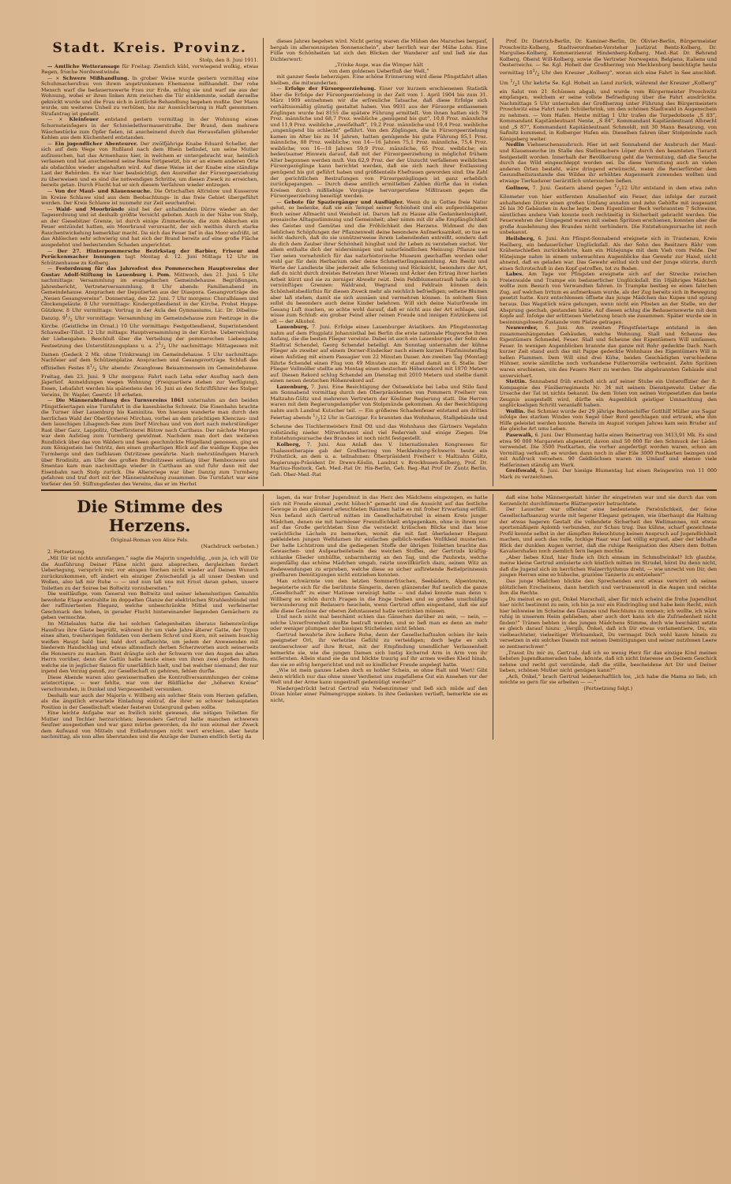Stadt. Kreis. Provinz.
Stolp, den 8. Juni 1911.
— Amtliche Wetteransage für Freitag: Ziemlich kühl, vorwiegend wolkig, etwas Regen, frische Nordwestwinde.
— × Schwere Mißhandlung. In grober Weise wurde gestern vormittag eine Schuhmachersfrau von ihrem angetrunkenen Ehemanne mißhandelt. Der rohe Mensch warf die bedauernswerte Frau zur Erde, schlug sie und warf sie aus der Wohnung, wobei er ihren linken Arm zwischen die Tür einklemmte, sodaß derselbe geknickt wurde und die Frau sich in ärztliche Behandlung begeben mußte. Der Mann wurde, um weiteres Unheil zu verhüten, bis zur Ausnüchterung in Haft genommen. Strafantrag ist gestellt.
— × Kleinfeuer entstand gestern vormittag in der Wohnung eines Schornsteinfegers in der Schmiedethormauerstraße. Der Brand, dem mehrere Wäschestücke zum Opfer fielen, ist anscheinend durch das Herausfallen glühender Kohlen aus dem Küchenherd entstanden.
— Ein jugendlicher Abenteurer. Der zwölfjährige Knabe Eduard Scheller, der sich auf dem Wege von Rußland nach dem Rhein befindet, um seine Mutter aufzusuchen, hat das Armenhaus hier, in welchem er untergebracht war, heimlich verlassen und hat anscheinend seine Reise fortgesetzt, bis er an einem anderen Orte als obdachlos wieder angehalten wird. Auf diese Weise ist der Knabe eine ständige Last der Behörden. Es war hier beabsichtigt, den Ausreißer der Fürsorgeerziehung zu überweisen und es sind die notwendigen Schritte, um diesen Zweck zu erreichen, bereits getan. Durch Flucht hat er sich diesem Verfahren wieder entzogen.
— Von der Maul- und Klauenseuche. Die Ortschaften Altristow und Kusserow im Kreise Schlawe sind aus dem Beobachtungs- in das freie Gebiet übergeführt worden. Der Kreis Schlawe ist nunmehr zur Zeit seuchenfrei.
— Wald- und Moorbrände sind bei der anhaltenden Dürre wieder an der Tagesordnung und ist deshalb größte Vorsicht geboten. Auch in der Nähe von Stolp, an der Giesebitzer Grenze, ist durch einige Zimmerleute, die zum Abkochen ein Feuer entzündet hatten, ein Moorbrand verursacht, der sich weithin durch starke Rauchentwickelung bemerkbar macht. Da sich das Feuer tief in das Moor einfrißt, ist das Ablöschen sehr schwierig und hat sich der Brand bereits auf eine große Fläche ausgedehnt und bedeutenden Schaden angerichtet.
— Der 27. Hinterpommersche Bezirkstag der Barbier, Friseur und Perückenmacher Innungen tagt Montag d. 12. Juni Mittags 12 Uhr im Schützenhause zu Kolberg.
— Festordnung für das Jahresfest des Pommerschen Hauptvereins der Gustav Adolf-Stiftung in Lauenburg i. Pom. Mittwoch, den 21. Juni. 5 Uhr nachmittags: Versammlung im evangelischen Gemeindehause. Begrüßungen, Jahresbericht, Vertreterversammlung. 8 Uhr abends: Familienabend im Gemeindehause. Ansprachen der Deputierten aus der Diaspora. Gesangvorträge des „Neuen Gesangvereins“. Donnerstag, den 22. Juni. 7 Uhr morgens: Choralblasen und Glockengeläute. 8 Uhr vormittags: Kindergottesdienst in der Kirche, Probst Hoppe-Gützkow. 8 Uhr vormittags: Vortrag in der Aula des Gymnasiums, Lic. Dr. Dibelius-Danzig. 91/2 Uhr vormittags: Versammlung im Gemeindehause zum Festzuge in die Kirche. (Geistliche im Ornat.) 10 Uhr vormittags: Festgottesdienst, Superintendent Schawaller-Tilsit. 12 Uhr mittags: Hauptversammlung in der Kirche. Ueberreichung der Liebesgaben. Beschluß über die Verteilung der pommerschen Liebesgabe. Festsetzung des Unterstützungsplans u. a. 21/2 Uhr nachmittags: Mittagessen mit Damen (Gedeck 2 Mk. ohne Trinkzwang) im Gemeindehause. 5 Uhr nachmittags: Nachfeier auf dem Schützenplatze. Ansprachen und Gesangsvorträge. Schluß des offiziellen Festes 81/2 Uhr abends: Zwangloses Beisammensein im Gemeindehause. Freitag, den 23. Juni. 9 Uhr morgens: Fahrt nach Leba oder Ausflug nach dem Jägerhof. Anmeldungen wegen Wohnung (Freiquartiere stehen zur Verfügung), Essen, Lebafahrt werden bis spätestens den 16. Juni an den Schriftführer des Stolper Vereins, Dr. Wapler, Geerstr. 10 erbeten.
— Die Männerabteilung des Turnvereins 1861 unternahm an den beiden Pfingstfeiertagen eine Turnfahrt in die kassubische Schweiz. Die Eisenbahn brachte die Turner über Lauenburg bis Kaminitza. Von hieraus wanderte man durch den herrlichen Wald der Oberförsterei Mirchau, vorbei an dem prächtigen Klenczau- und dem lauschigen Libagosch-See zum Dorf Mirchau und von dort nach mehrstündiger Rast über Garz, Lappolitz, Oberförsterei Bütow nach Carthaus. Der nächste Morgen war dem Aufstieg zum Turmberg gewidmet. Nachdem man dort den weiteren Rundblick über das von Wäldern und Seen geschmückte Hügelland genossen, ging es zum Königsstein bei Ostritz, den einen großartigen Blick auf die waldige Kuppe des Turmbergs und den tiefblauen Ostritzsee gewährte. Nach mehrstündigem Marsch über Brodinitz, am Ufer des großen Brodnitzsees entlang über Remboczewo und Smentau kam man nachmittags wieder in Carthaus an und fuhr dann mit der Eisenbahn nach Stolp zurück. Die Altersriege war über Danzig zum Turmberg gefahren und traf dort mit der Männerabteilung zusammen. Die Turnfahrt war eine Vorfeier des 50. Stiftungsfestes des Vereins, das er im Herbst
dieses Jahres begehen wird. Nicht gering waren die Mühen des Marsches bergauf, bergab im allersonnigsten Sonnenschein“, aber herrlich war der Mühe Lohn. Eine Fülle von Schönheiten tat sich den Blicken der Wanderer auf und ließ sie das Dichterwort:
„Trinke Auge, was die Wimper hält
von dem goldenen Ueberfluß der Welt,“
mit ganzer Seele beherzigen. Eine schöne Erinnerung wird diese Pfingstfahrt allen bleiben, die mitwanderten.
— Erfolge der Fürsorgeerziehung. Einer vor kurzem erschienenen Statistik über die Erfolge der Fürsorgeerziehung in der Zeit vom 1. April 1904 bis zum 31. März 1909 entnehmen wir die erfreuliche Tatsache, daß diese Erfolge sich verhältnismäßig günstig gestaltet haben. Von 9931 aus der Fürsorge entlassenen Zöglingen wurde bei 8155 die spätere Führung ermittelt. Von ihnen hatten sich 79 Proz. männliche und 68,7 Proz. weibliche „genügend bis gut“, 10,8 Proz. männliche und 11,9 Proz. weibliche „zweifelhaft“, 19,2 Proz. männliche und 19,4 Proz. weibliche „ungenügend bis schlecht“ geführt. Von den Zöglingen, die in Fürsorgeerziehung kamen im Alter bis zu 14 Jahren, hatten genügende bis gute Führung 85,1 Proz. männliche, 88 Proz. weibliche; von 14—16 Jahren 75,1 Proz. männliche, 75,4 Proz. weibliche; von 16—18 Jahren 59,9 Proz. männliche, 65 Proz. weibliche; ein bedeutsamer Hinweis darauf, daß mit der Fürsorgeerziehung in möglichst frühem Alter begonnen werden muß. Von 62,9 Proz. der der Unzucht verfallenen weiblichen Fürsorgezöglinge kann berichtet werden, daß sie sich nach ihrer Entlassung genügend bis gut geführt haben und größtenteils Ehefrauen geworden sind. Die Zahl der gerichtlichen Bestrafungen von Fürsorgezöglingen ist ganz erheblich zurückgegangen. — Durch diese amtlich ermittelten Zahlen dürfte das in vielen Kreisen durch mißliebige Vorgänge hervorgerufene Mißtrauen gegen die Fürsorgeerziehung beseitigt werden.
— Gebote für Spaziergänger und Ausflügler. Wenn du in Gottes freie Natur gehst, so bedenke, daß sie ein Tempel seiner Schönheit und ein aufgeschlagenes Buch seiner Allmacht und Weisheit ist. Darum laß zu Hause alle Gedankenlosigkeit, prosaische Alltagsstimmung und Gemeinheit; aber nimm mit dir alle Empfänglichkeit des Geistes und Gemütes und die Fröhlichkeit des Herzens. Widmest du den lieblichen Schöpfungen der Pflanzenwelt deine besondere Aufmerksamkeit, so tue es nicht dadurch, daß du sie unnützerweise ihrem Lebensboden entreißt, sondern daß du dich dem Zauber ihrer Schönheit hingibst und ihr Leben zu verstehen suchst. Vor allem enthalte dich der widersinnigen und naturfeindlichen Meinung: Pflanze und Tier seien vornehmlich für das naturhistorische Museum geschaffen worden oder wohl gar für dein Herbarium oder deine Schmetterlingssammlung. Am Besitz und Werte der Landleute übe jederzeit alle Schonung und Rücksicht, besonders der Art, daß du nicht durch dreistes Betreten ihrer Wiesen und Äcker den Ertrag ihrer harten Arbeit kürzt und sie zu zorniger Abwehr reizt. Dein Feldblumenstrauß halte sich in vernünftigen Grenzen: Waldrand, Wegrand und Feldrain können dein Schönheitsbedürfnis für diesen Zweck mehr als reichlich befriedigen; seltene Blumen aber laß stehen, damit sie sich aussäen und vermehren können. In solchem Sinn sollst du besonders auch deine Kinder belehren. Will sich deine Naturfreude im Gesang Luft machen, so achte wohl darauf, daß er nicht aus der Art schlage, und wisse zum Schluß: ein grober Feind aller reinen Freude und innigen Entzückens ist oft — der Alkohol.
Lauenburg, 7. Juni. Erfolge eines Lauenburger Aviatikers. Am Pfingstsonntag nahm auf dem Flugplatz Johannisthal bei Berlin die erste nationale Flugwoche ihren Anfang, die die besten Flieger vereinte. Dabei ist auch ein Lauenburger, der Sohn des Stadtrat Schendel, Georg Schendel beteiligt. Am Sonntag unternahm der kühne Flieger als zweiter auf einem Dorner-Eindecker nach einem kurzen Fünfminutenflug einen Aufstieg mit einem Passagier von 22 Minuten Dauer. Am zweiten Tag (Montag) führte Schendel einen Flug von 49 Minuten aus. Er stand damit an 6. Stelle. Der Flieger Vollmöller stellte am Montag einen deutschen Höhenrekord mit 1870 Metern auf. Diesen Rekord schlug Schendel am Dienstag mit 2010 Metern und stellte damit einen neuen deutschen Höhenrekord auf.
Lauenburg, 7. Juni. Eine Besichtigung der Ostseeküste bei Leba und Stilo fand am Sonnabend vormittag durch den Oberpräsidenten von Pommern Freiherr von Maltzahn-Gültz und mehreren Vertretern der Kösliner Regierung statt. Die Herren waren mit dem Regierungsdampfer von Stolpmünde gekommen. An der Besichtigung nahm auch Landrat Kutscher teil. — Ein größeres Schadenfeuer entstand am dritten Feiertag abends 1/212 Uhr in Garzigar. Es brannten das Wohnhaus, Stallgebäude und Scheune des Tischlermeisters Emil Ott und das Wohnhaus des Gärtners Vegelahn vollständig nieder. Mitverbrannt sind viel Federvieh und einige Ziegen. Die Entstehungsursache des Brandes ist noch nicht festgestellt.
Kolberg, 7. Juni. Aus Anlaß des V. Internationalen Kongresses für Thalassotherapie gab der Großherzog von Mecklenburg-Schwerin heute ein Frühstück, an dem u. a. teilnahmen: Oberpräsident Freiherr v. Maltzahn Gültz, Regierungs-Präsident Dr. Drews-Köslin, Landrat v. Brockhusen-Kolberg, Prof. Dr. Martius-Rostock, Geh. Med.-Rat Dr. His-Berlin, Geh. Reg.-Rat Prof Dr. Zuntz Berlin, Geh. Ober-Med.-Rat
Prof. Dr. Dietrich-Berlin, Dr. Kaminer-Berlin, Dr. Olivier-Berlin, Bürgermeister Proschwitz-Kolberg, Stadtverordneten-Vorsteher Justizrat Bentz-Kolberg, Dr. Margulies-Kolberg, Kommerzienrat Hindenberg-Kolberg, Med.-Rat Dr. Behrend Kolberg, Oberst Will-Kolberg, sowie die Vertreter Norwegens, Belgiens, Italiens und Oesterreichs. — Se. Kgl. Hoheit der Großherzog von Mecklenburg besichtigte heute vormittag 101/2 Uhr den Kreuzer „Kolberg“, woran sich eine Fahrt in See anschloß. Um 1/21 Uhr kehrte Se. Kgl. Hoheit an Land zurück, während der Kreuzer „Kolberg“ ein Salut von 21 Schüssen abgab, und wurde vom Bürgermeister Proschwitz empfangen, welchem er seine vollste Befriedigung über die Fahrt ausdrückte. Nachmittags 5 Uhr unternahm der Großherzog unter Führung des Bürgermeisters Proschwitz eine Fahrt nach Schülerbrink, um den schönen Stadtwald in Augenschein zu nehmen. — Vom Hafen. Heute mittag 1 Uhr trafen die Torpedoboote „S 83“, Kommandant Kapitänleutnant Nente, „S 84“, Kommandant Kapitänleutnant Albrecht und „S 87“, Kommandant Kapitänleutnant Schmoldt, mit 30 Mann Besatzung, von Saßnitz kommend, in Kolberger Hafen ein. Dieselben fahren über Stolpmünde nach Königsberg weiter.
Nedlin Viehseuchenausbruch. Hier ist seit Sonnabend der Ausbruch der Maul- und Klauenseuche im Stalle des Stellmachers Löper durch den beamteten Tierarzt festgestellt worden. Innerhalb der Bevölkerung geht die Vermutung, daß die Seuche durch das Wild eingeschleppt worden sei. Da diese Vermutung auch an vielen anderen Orten besteht, wäre dringend erwünscht, wenn die Revierförster dem Gesundheitszustande des Wildes ihr erhöhtes Augenmerk zuwenden wollten und etwaige Tierkadaver tierärztlich untersuchen ließen.
Gollnow, 7. Juni. Gestern abend gegen 1/212 Uhr entstand in dem etwa zehn Kilometer von hier entfernten Amalienhof ein Feuer, das infolge der zurzeit anhaltenden Dürre einen großen Umfang annahm und zehn Gehöfte mit insgesamt 26 bis 30 Gebäuden in Asche legte. Dem Eigentümer Beck verbrannten 7 Schweine, sämtliches andere Vieh konnte noch rechtzeitig in Sicherheit gebracht werden. Die Feuerwehren der Umgegend waren mit sieben Spritzen erschienen, konnten aber die große Ausdehnung des Brandes nicht verhindern. Die Entstehungsursache ist noch unbekannt.
Heilsberg, 6. Juni. Am Pfingst-Sonnabend ereignete sich in Trautenau, Kreis Heilberg, ein bedauerlicher Unglücksfall. Als der Sohn des Besitzers Bähr vom Krähenschießen zurückkehrte, kam ein Hütejunge mit dem Vieh vom Felde. Der Hütejunge nahm in einem unbewachten Augenblicke das Gewehr zur Hand, nicht ahnend, daß es geladen war. Das Gewehr entlud sich und der Junge stürzte, durch einen Schrotschuß in den Kopf getroffen, tot zu Boden.
Labes. Am Tage vor Pfingsten ereignete sich auf der Strecke zwischen Freienwalde und Trampe ein bedauerlicher Unglücksfall. Ein 18jähriges Mädchen wollte zum Besuch von Verwandten fahren. In Trampke bestieg es einen falschen Zug, auf welchen Irrtum es aufmerksam wurde, als der Zug bereits sich in Bewegung gesetzt hatte. Kurz entschlossen öffnete das junge Mädchen das Kupee und sprang heraus. Das Wagstück wäre gelungen, wenn nicht ein Pfosten an der Stelle, wo der Absprung geschah, gestanden hätte. Auf diesen schlug die Bedauernswerte mit dem Kopfe auf. Infolge der erlittenen Verletzung brach sie zusammen. Später wurde sie in besinnungslosem Zustande vom Platze getragen.
Neuwerder, 6. Juni. Am zweiten Pfingstfeiertage entstand in den zusammenhängenden Gebäuden, welche Wohnung, Stall und Scheune des Eigentümers Schmedel, Feuer. Stall und Scheune des Eigentümers Will umfassen, Feuer. In wenigen Augenblicken brannte das ganze mit Rohr gedeckte Dach. Nach kurzer Zeit stand auch das mit Pappe gedeckte Wohnhaus des Eigentümers Will in hellen Flammen. Dem Will sind drei Kühe, beiden Geschädigten verschiedene Hühner, sowie sämtliche noch vorhandene Futtervorräte verbrannt. Zehn Spritzen waren erschienen, um des Feuers Herr zu werden. Die abgebrannten Gebäude sind unversichert.
Stettin. Sonnabend früh erschoß sich auf seiner Stube ein Unteroffizier der 8. Kompagnie des Füsilierregiments Nr. 34 mit seinem Dienstgewehr. Ueber die Ursache der Tat ist nichts bekannt. Da dem Toten von seinen Vorgesetzten das beste Zeugnis ausgestellt wird, dürfte ein Augenblick geistiger Umnachtung den unglückseligen Schritt veranlaßt haben.
Wollin. Bei Schmiez wurde der 29 jährige Bootsschiffer Gotthilf Müller aus Sagar infolge des starken Windes vom Segel über Bord geschlagen und ertrank, ehe ihm Hilfe geleistet werden konnte. Bereits im August vorigen Jahres kam sein Bruder auf die gleiche Art ums Leben.
Pasewalk, 6. Juni. Der Blumentag hatte einen Reinertrag von 3413,91 Mk. Es sind etwa 90 000 Margareten abgesetzt; davon sind 50 000 für den Schmuck der Läden verwendet. Die 3500 Postkarten, die vorher angefertigt worden waren, schon am Vormittag verkauft; es wurden dann noch in aller Eile 3000 Postkarten bezogen und mit Aufdruck versehen. 90 Geldbüchsen waren im Umlauf und ebenso viele Helferinnen ständig am Werk.
Greifswald, 6. Juni. Der hiesige Blumentag hat einen Reingewinn von 11 000 Mark zu verzeichnen.
Die Stimme des Herzens.
Original-Roman von Alice Fels.
(Nachdruck verboten.)
2. Fortsetzung.
„Mit Dir ist nichts anzufangen,“ sagte die Majorin ungeduldig, „nun ja, ich will Dir die Ausführung Deiner Pläne nicht ganz absprechen, dergleichen fordert Ueberlegung, versprich mir, vor einigen Wochen nicht wieder auf Deinen Wunsch zurückzukommen, oft ändert ein einziger Zwischenfall ja all unser Denken und Wollen, also laß mir Ruhe — — und nun laß uns mit Ernst daran gehen, unsere Toiletten zu der Soiree bei Boltwitz vorzubereiten.“
Die weitläufige, vom General von Boltwitz und seiner lebenslustigen Gemahlin bewohnte Etage erstrahlte im doppelten Glanze der elektrischen Strahlenbündel und der raffiniertesten Eleganz, welche unbeschränkte Mittel und verfeinerter Geschmack den hohen, in gerader Flucht hintereinander liegenden Gemächern zu geben vermochte.
Im Mittelsalon hatte die bei solchen Gelegenheiten überaus liebenswürdige Hausfrau ihre Gäste begrüßt, während ihr um viele Jahre älterer Gatte, der Typus eines alten, treuherzigen Soldaten von derbem Schrot und Korn, mit seinem buschig weißen Haupt bald hier, bald dort auftauchte, um jedem der Anwesenden mit biederem Handschlag und etwas altmodisch derben Scherzworten auch seinerseits die Honneurs zu machen. Bunt drängte sich der Schwarm vor den Augen des alten Herrn vorüber, denn die Gattin hatte heute einen von ihren zwei großen Routs, welche sie in jeglicher Saison für unerläßlich hielt, und bei welcher niemand, der nur irgend den Vorzug genoß, zur Gesellschaft zu gehören, fehlen durfte.
Diese Abende waren also gewissermaßen die Kontrollversammlungen der crême aristocrtique, — wer fehlte, war von der Bildfläche der „höheren Kreise“ verschwunden, in Dunkel und Vergessenheit versunken.
Deshalb war auch der Majorin v. Willberg ein solcher Stein vom Herzen gefallen, als die ängstlich erwartete Einladung eintraf, die ihrer so schwer behaupteten Position in der Gesellschaft wieder festeren Untergrund geben sollte.
Eine leichte Aufgabe war es freilich nicht gewesen, die nötigen Toiletten für Mutter und Tochter herzurichten; besonders Gertrud hatte manchen schweren Seufzer ausgestoßen und war ganz mürbe geworden, da ihr nun einmal der Zweck dem Aufwand von Mitteln und Entbehrungen nicht wert erschien, aber heute nachmittag, als nun alles überstanden und die Anzüge der Damen endlich fertig da
lagen, da war froher Jugendmut in das Herz des Mädchens eingezogen, es hatte sich mit Freude einmal „recht hübsch“ gemacht und die Aussicht auf das festliche Gewoge in den glänzend erleuchteten Räumen hatte es mit froher Erwartung erfüllt. Nun befand sich Gertrud mitten im Gesellschaftstrubel in einem Kreis junger Mädchen, denen sie mit harmloser Freundlichkeit entgegenkam, ohne in ihrem nur auf das Große gerichteten Sinn die versteckt kritischen Blicke und das leise verächtliche Lächeln zu bemerken, womit die mit fast überladener Eleganz gekleideten jungen Weltdamen ihr einfaches gelblich-weißes Wollkleid musterten. Der helle Lichtstrom und die gediegenen Stoffe der übrigen Toiletten brachte das Gewaschen- und Aufgearbeitetsein des weichen Stoffes, der Gertruds kräftig-schlanke Glieder umhüllte, unbarmherzig an den Tag, und die Paubrets, welche augenfällig das schöne Mädchen umgab, reizte unwillkürlich dazu, seinen Witz an Redewendungen zu erproben, welche diese so sicher auftretende Bettelprinzessin greifbaren Demütigungen nicht entziehen konnten.
Man schwärmte von den letzten Sommerfrischen, Seebädern, Alpentouren, begeisterte sich für die berühmte Sängerin, deren glänzender Ruf neulich die ganze „Gesellschaft“ zu einer Matinee vereinigt hatte — und dabei konnte man denn v. Willberg so schön durch Fragen in die Enge treiben und so großes unschuldige Verwunderung mit Bedauern heucheln, wenn Gertrud offen eingestand, daß sie auf alle diese Genüsse der oberen Zehntausend hatte verzichten müssen.
Und noch nicht mal beschämt schien das Gänschen darüber zu sein, — nein, — solche Unverfrorenheit mußte bestraft werden, und so ließ man es denn an mehr oder weniger plumpen oder bissigen Sticheleien nicht fehlen.
Gertrud bewahrte ihre äußere Ruhe, denn der Gesellschaftsalon schien ihr kein geeigneter Ort, ihr verletztes Gefühl zu verteidigen; doch legte es sich zentnerschwer auf ihre Brust, mit der Empfindung unendlicher Verlassenheit bemerkte sie, wie die jungen Damen sich lustig kichernd Arm in Arm von ihr entfernten. Allein stand sie da und blickte traurig auf ihr armes weißes Kleid hinab, das sie so eifrig hergerichtet und mit so kindlicher Freude angelegt hatte.
„Wie ist mein ganzes Leben doch so hohler Schein, so ohne Halt und Wert! Gibt denn wirklich nur das ohne unser Verdienst uns zugefallene Gut ein Ansehen vor der Welt und der Arme kann ungestraft gedemütigt werden?“
Niedergedrückt betrat Gertrud ein Nebenzimmer und ließ sich müde auf den Divan hinter einer Palmengruppe sinken. In ihre Gedanken vertieft, bemerkte sie es nicht,
daß eine hohe Männergestalt hinter ihr eingetreten war und sie durch das vom Kerzenlicht durchflimmerte Blättergewirr betrachtete.
Der Lauscher war offenbar eine bedeutende Persönlichkeit, der feine Gesellschaftsanzug wurde mit legerer Eleganz getragen, wie überhaupt die Haltung der etwas hageren Gestalt die vollendete Sicherheit des Weltmannes, mit etwas sportsmäßigem Aplomb verbunden, zur Schau trug. Das kühne, scharf gezeichnete Profil konnte selbst in der dämpften Beleuchtung keinen Anspruch auf Jugendlichkeit machen, und auch das volle, lockige Haar war fast völlig ergraut, aber der lebhafte Blick der dunklen Augen verriet, daß die ruhige Resignation des Alters dem flotten Kavaliershafen noch ziemlich fern liegen mochte.
„Aber liebes Kind, hier finde ich Dich einsam im Schmollwinkel? Ich glaubte, meine kleine Gertrud amüsierte sich köstlich mitten im Strudel, hörst Du denn nicht, daß die Jugend sich im herrlichen Walzerrhythmus dreht, — wie unrecht von Dir, den jungen Herren eine so hübsche, graziöse Tänzerin zu entziehen!“
Das junge Mädchen blickte den Sprechenden erst etwas verwirrt ob seines plötzlichen Erscheinens, dann herzlich und vertrauensvoll in die Augen und reichte ihm die Rechte.
„Du meinst es so gut, Onkel Marschall, aber für mich scheint die frohe Jugendlust hier nicht bestimmt zu sein, ich bin ja nur ein Eindringling und habe kein Recht, mich hier leihweise im Scheine des Glanzes und Reichtums zu sonnen; ich wollte, ich wäre ruhig in unserem Heim geblieben, aber auch dort kann ich die Zufriedenheit nicht finden!“ Tränen bebten in des jungen Mädchens Stimme, doch wie beschämt setzte es gleich darauf hinzu: „Vergib, Onkel, daß ich Dir etwas vorlamentiere, Du, ein vielbeachteter, vielseitiger Wirksamkeit, Du vermagst Dich wohl kaum hinein zu versetzen in ein solches Dasein mit seinen Demütigungen und seiner nutzlosen Leere so zentnerschwer.“
„Traust Du mir zu, Gertrud, daß ich so wenig Herz für das einzige Kind meines liebsten Jugendkameraden habe, könnte, daß ich nicht Interesse an Deinem Geschick nehme und recht gut verstände, daß die stille, bescheidene Art Dir und Deiner lieben, schönen Mutter nicht genügen kann?“
„Ach, Onkel,“ brach Gertrud leidenschaftlich los, „ich habe die Mama so lieb, ich möchte so gern für sie arbeiten — —.“
(Fortsetzung folgt.)